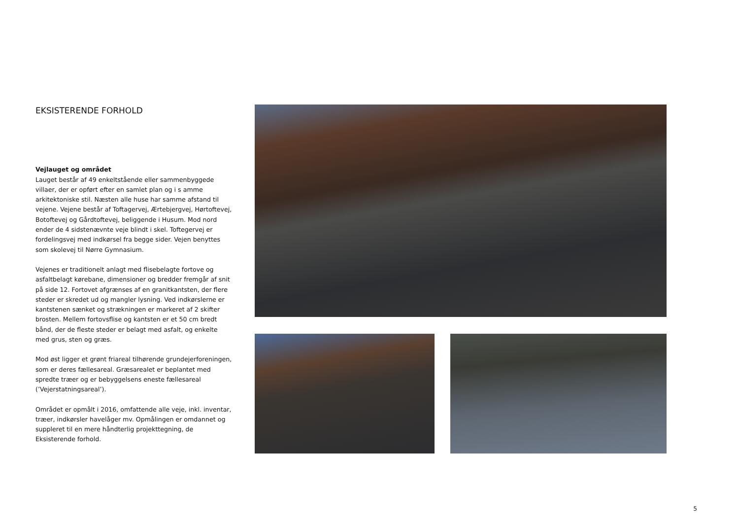EKSISTERENDE FORHOLD
Vejlauget og området
Lauget består af 49 enkeltstående eller sammenbyggede villaer, der er opført efter en samlet plan og i s amme arkitektoniske stil. Næsten alle huse har samme afstand til vejene. Vejene består af Toftagervej, Ærtebjergvej, Hørtoftevej, Botoftevej og Gårdtoftevej, beliggende i Husum. Mod nord ender de 4 sidstenævnte veje blindt i skel. Toftegervej er fordelingsvej med indkørsel fra begge sider. Vejen benyttes som skolevej til Nørre Gymnasium.
Vejenes er traditionelt anlagt med flisebelagte fortove og asfaltbelagt kørebane, dimensioner og bredder fremgår af snit på side 12. Fortovet afgrænses af en granitkantsten, der flere steder er skredet ud og mangler lysning. Ved indkørslerne er kantstenen sænket og strækningen er markeret af 2 skifter brosten. Mellem fortovsflise og kantsten er et 50 cm bredt bånd, der de fleste steder er belagt med asfalt, og enkelte med grus, sten og græs.
Mod øst ligger et grønt friareal tilhørende grundejerforeningen, som er deres fællesareal. Græsarealet er beplantet med spredte træer og er bebyggelsens eneste fællesareal (’Vejerstatningsareal’).
Området er opmålt i 2016, omfattende alle veje, inkl. inventar, træer, indkørsler havelåger mv. Opmålingen er omdannet og suppleret til en mere håndterlig projekttegning, de Eksisterende forhold.
5